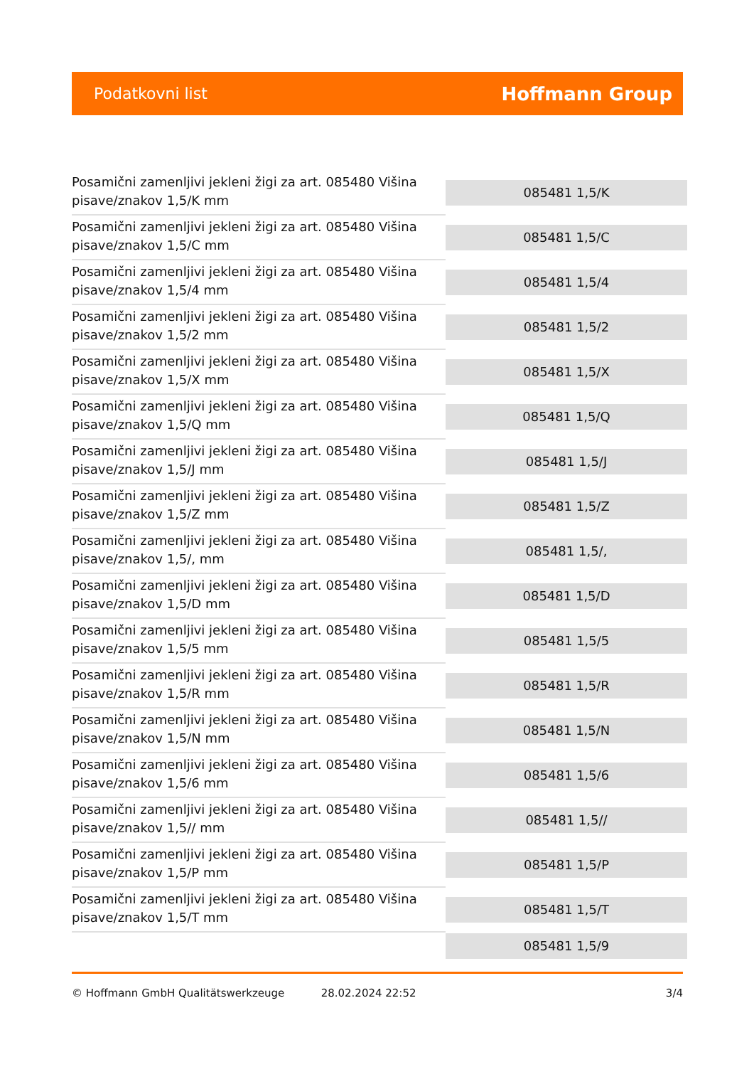Podatkovni list Hoffmann Group
| Posamični zamenljivi jekleni žigi za art. 085480 Višina pisave/znakov 1,5/K mm | 085481 1,5/K |
| Posamični zamenljivi jekleni žigi za art. 085480 Višina pisave/znakov 1,5/C mm | 085481 1,5/C |
| Posamični zamenljivi jekleni žigi za art. 085480 Višina pisave/znakov 1,5/4 mm | 085481 1,5/4 |
| Posamični zamenljivi jekleni žigi za art. 085480 Višina pisave/znakov 1,5/2 mm | 085481 1,5/2 |
| Posamični zamenljivi jekleni žigi za art. 085480 Višina pisave/znakov 1,5/X mm | 085481 1,5/X |
| Posamični zamenljivi jekleni žigi za art. 085480 Višina pisave/znakov 1,5/Q mm | 085481 1,5/Q |
| Posamični zamenljivi jekleni žigi za art. 085480 Višina pisave/znakov 1,5/J mm | 085481 1,5/J |
| Posamični zamenljivi jekleni žigi za art. 085480 Višina pisave/znakov 1,5/Z mm | 085481 1,5/Z |
| Posamični zamenljivi jekleni žigi za art. 085480 Višina pisave/znakov 1,5/, mm | 085481 1,5/, |
| Posamični zamenljivi jekleni žigi za art. 085480 Višina pisave/znakov 1,5/D mm | 085481 1,5/D |
| Posamični zamenljivi jekleni žigi za art. 085480 Višina pisave/znakov 1,5/5 mm | 085481 1,5/5 |
| Posamični zamenljivi jekleni žigi za art. 085480 Višina pisave/znakov 1,5/R mm | 085481 1,5/R |
| Posamični zamenljivi jekleni žigi za art. 085480 Višina pisave/znakov 1,5/N mm | 085481 1,5/N |
| Posamični zamenljivi jekleni žigi za art. 085480 Višina pisave/znakov 1,5/6 mm | 085481 1,5/6 |
| Posamični zamenljivi jekleni žigi za art. 085480 Višina pisave/znakov 1,5// mm | 085481 1,5// |
| Posamični zamenljivi jekleni žigi za art. 085480 Višina pisave/znakov 1,5/P mm | 085481 1,5/P |
| Posamični zamenljivi jekleni žigi za art. 085480 Višina pisave/znakov 1,5/T mm | 085481 1,5/T |
| | 085481 1,5/9 |
© Hoffmann GmbH Qualitätswerkzeuge 28.02.2024 22:52 3/4